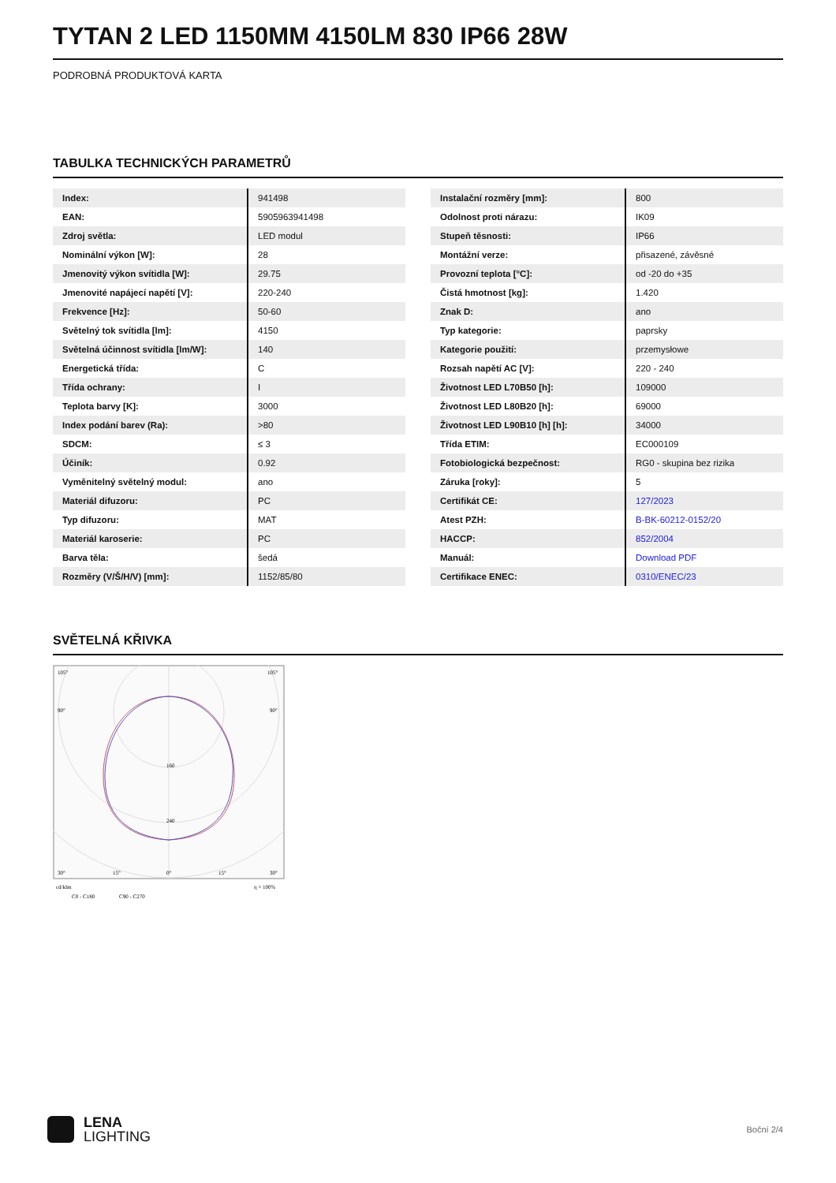TYTAN 2 LED 1150MM 4150LM 830 IP66 28W
PODROBNÁ PRODUKTOVÁ KARTA
TABULKA TECHNICKÝCH PARAMETRŮ
| Index: | 941498 |
| EAN: | 5905963941498 |
| Zdroj světla: | LED modul |
| Nominální výkon [W]: | 28 |
| Jmenovitý výkon svítidla [W]: | 29.75 |
| Jmenovité napájecí napětí [V]: | 220-240 |
| Frekvence [Hz]: | 50-60 |
| Světelný tok svítidla [lm]: | 4150 |
| Světelná účinnost svítidla [lm/W]: | 140 |
| Energetická třída: | C |
| Třída ochrany: | I |
| Teplota barvy [K]: | 3000 |
| Index podání barev (Ra): | >80 |
| SDCM: | ≤ 3 |
| Účiník: | 0.92 |
| Vyměnitelný světelný modul: | ano |
| Materiál difuzoru: | PC |
| Typ difuzoru: | MAT |
| Materiál karoserie: | PC |
| Barva těla: | šedá |
| Rozměry (V/Š/H/V) [mm]: | 1152/85/80 |
| Instalační rozměry [mm]: | 800 |
| Odolnost proti nárazu: | IK09 |
| Stupeň těsnosti: | IP66 |
| Montážní verze: | přisazené, závěsné |
| Provozní teplota [°C]: | od -20 do +35 |
| Čistá hmotnost [kg]: | 1.420 |
| Znak D: | ano |
| Typ kategorie: | paprsky |
| Kategorie použití: | przemysłowe |
| Rozsah napětí AC [V]: | 220 - 240 |
| Životnost LED L70B50 [h]: | 109000 |
| Životnost LED L80B20 [h]: | 69000 |
| Životnost LED L90B10 [h] [h]: | 34000 |
| Třída ETIM: | EC000109 |
| Fotobiologická bezpečnost: | RG0 - skupina bez rizika |
| Záruka [roky]: | 5 |
| Certifikát CE: | 127/2023 |
| Atest PZH: | B-BK-60212-0152/20 |
| HACCP: | 852/2004 |
| Manuál: | Download PDF |
| Certifikace ENEC: | 0310/ENEC/23 |
SVĚTELNÁ KŘIVKA
105°
105°
90°
90°
240
160
30°
15°
0°
15°
30°
cd/klm
η = 100%
C0 - C180
C90 - C270
LENA
LIGHTING
Boční 2/4